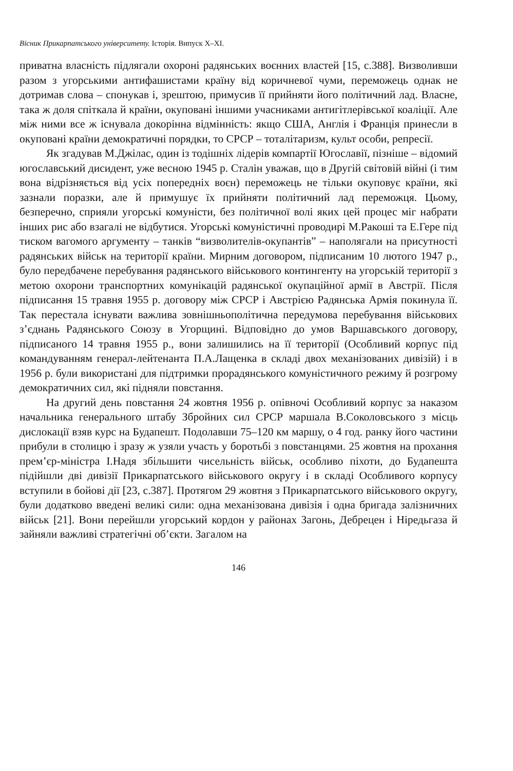Вісник Прикарпатського університету. Історія. Випуск X–XI.
приватна власність підлягали охороні радянських воєнних властей [15, с.388]. Визволивши разом з угорськими антифашистами країну від коричневої чуми, переможець однак не дотримав слова – спонукав і, зрештою, примусив її прийняти його політичний лад. Власне, така ж доля спіткала й країни, окуповані іншими учасниками антигітлерівської коаліції. Але між ними все ж існувала докорінна відмінність: якщо США, Англія і Франція принесли в окуповані країни демократичні порядки, то СРСР – тоталітаризм, культ особи, репресії.
Як згадував М.Джілас, один із тодішніх лідерів компартії Югославії, пізніше – відомий югославський дисидент, уже весною 1945 р. Сталін уважав, що в Другій світовій війні (і тим вона відрізняється від усіх попередніх воєн) переможець не тільки окуповує країни, які зазнали поразки, але й примушує їх прийняти політичний лад переможця. Цьому, безперечно, сприяли угорські комуністи, без політичної волі яких цей процес міг набрати інших рис або взагалі не відбутися. Угорські комуністичні проводирі М.Ракоші та Е.Гере під тиском вагомого аргументу – танків “визволителів-окупантів” – наполягали на присутності радянських військ на території країни. Мирним договором, підписаним 10 лютого 1947 р., було передбачене перебування радянського військового контингенту на угорській території з метою охорони транспортних комунікацій радянської окупаційної армії в Австрії. Після підписання 15 травня 1955 р. договору між СРСР і Австрією Радянська Армія покинула її. Так перестала існувати важлива зовнішньополітична передумова перебування військових з’єднань Радянського Союзу в Угорщині. Відповідно до умов Варшавського договору, підписаного 14 травня 1955 р., вони залишились на її території (Особливий корпус під командуванням генерал-лейтенанта П.А.Лащенка в складі двох механізованих дивізій) і в 1956 р. були використані для підтримки прорадянського комуністичного режиму й розгрому демократичних сил, які підняли повстання.
На другий день повстання 24 жовтня 1956 р. опівночі Особливий корпус за наказом начальника генерального штабу Збройних сил СРСР маршала В.Соколовського з місць дислокації взяв курс на Будапешт. Подолавши 75–120 км маршу, о 4 год. ранку його частини прибули в столицю і зразу ж узяли участь у боротьбі з повстанцями. 25 жовтня на прохання прем’єр-міністра І.Надя збільшити чисельність військ, особливо піхоти, до Будапешта підійшли дві дивізії Прикарпатського військового округу і в складі Особливого корпусу вступили в бойові дії [23, с.387]. Протягом 29 жовтня з Прикарпатського військового округу, були додатково введені великі сили: одна механізована дивізія і одна бригада залізничних військ [21]. Вони перейшли угорський кордон у районах Загонь, Дебрецен і Ніредьгаза й зайняли важливі стратегічні об’єкти. Загалом на
146